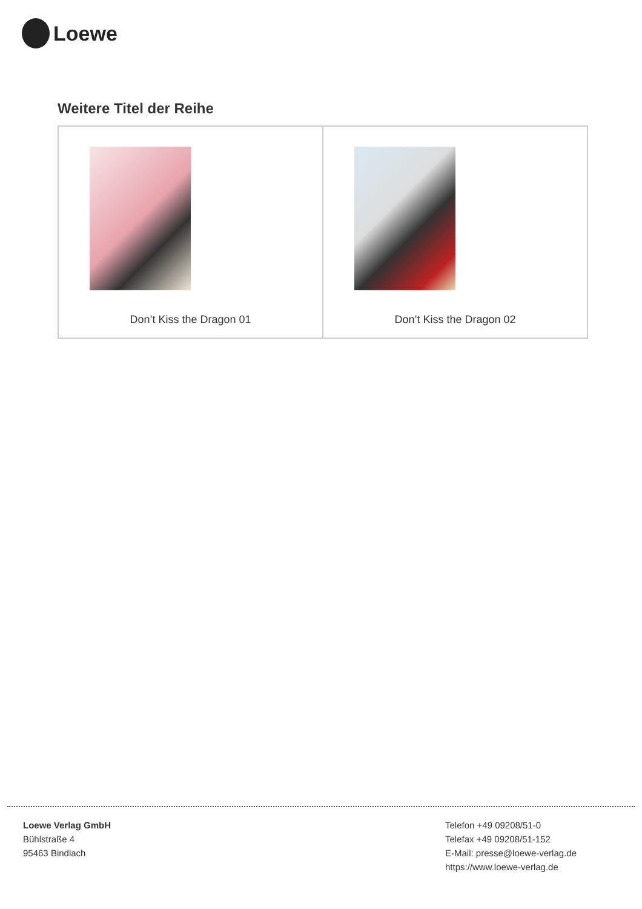Loewe
Weitere Titel der Reihe
| Don’t Kiss the Dragon 01 | Don’t Kiss the Dragon 02 |
Loewe Verlag GmbH
Bühlstraße 4
95463 Bindlach
Telefon +49 09208/51-0
Telefax +49 09208/51-152
E-Mail: presse@loewe-verlag.de
https://www.loewe-verlag.de